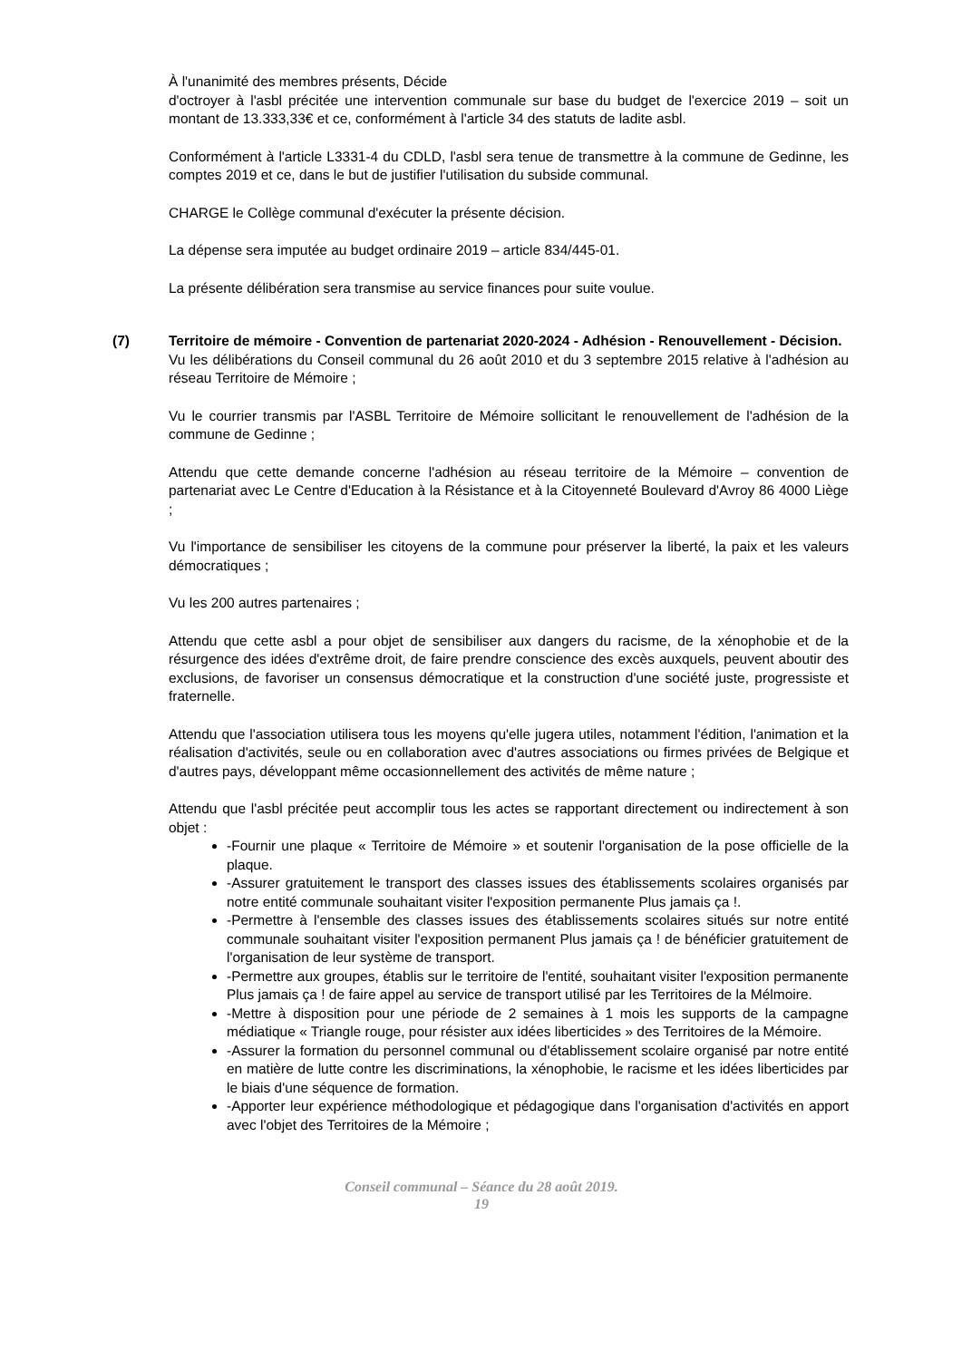À l'unanimité des membres présents, Décide
d'octroyer à l'asbl précitée une intervention communale sur base du budget de l'exercice 2019 – soit un montant de 13.333,33€ et ce, conformément à l'article 34 des statuts de ladite asbl.
Conformément à l'article L3331-4 du CDLD, l'asbl sera tenue de transmettre à la commune de Gedinne, les comptes 2019 et ce, dans le but de justifier l'utilisation du subside communal.
CHARGE le Collège communal d'exécuter la présente décision.
La dépense sera imputée au budget ordinaire 2019 – article 834/445-01.
La présente délibération sera transmise au service finances pour suite voulue.
(7) Territoire de mémoire - Convention de partenariat 2020-2024 - Adhésion - Renouvellement - Décision.
Vu les délibérations du Conseil communal du 26 août 2010 et du 3 septembre 2015 relative à l'adhésion au réseau Territoire de Mémoire ;
Vu le courrier transmis par l'ASBL Territoire de Mémoire sollicitant le renouvellement de l'adhésion de la commune de Gedinne ;
Attendu que cette demande concerne l'adhésion au réseau territoire de la Mémoire – convention de partenariat avec Le Centre d'Education à la Résistance et à la Citoyenneté Boulevard d'Avroy 86 4000 Liège ;
Vu l'importance de sensibiliser les citoyens de la commune pour préserver la liberté, la paix et les valeurs démocratiques ;
Vu les 200 autres partenaires ;
Attendu que cette asbl a pour objet de sensibiliser aux dangers du racisme, de la xénophobie et de la résurgence des idées d'extrême droit, de faire prendre conscience des excès auxquels, peuvent aboutir des exclusions, de favoriser un consensus démocratique et la construction d'une société juste, progressiste et fraternelle.
Attendu que l'association utilisera tous les moyens qu'elle jugera utiles, notamment l'édition, l'animation et la réalisation d'activités, seule ou en collaboration avec d'autres associations ou firmes privées de Belgique et d'autres pays, développant même occasionnellement des activités de même nature ;
Attendu que l'asbl précitée peut accomplir tous les actes se rapportant directement ou indirectement à son objet :
-Fournir une plaque « Territoire de Mémoire » et soutenir l'organisation de la pose officielle de la plaque.
-Assurer gratuitement le transport des classes issues des établissements scolaires organisés par notre entité communale souhaitant visiter l'exposition permanente Plus jamais ça !.
-Permettre à l'ensemble des classes issues des établissements scolaires situés sur notre entité communale souhaitant visiter l'exposition permanent Plus jamais ça ! de bénéficier gratuitement de l'organisation de leur système de transport.
-Permettre aux groupes, établis sur le territoire de l'entité, souhaitant visiter l'exposition permanente Plus jamais ça ! de faire appel au service de transport utilisé par les Territoires de la Mélmoire.
-Mettre à disposition pour une période de 2 semaines à 1 mois les supports de la campagne médiatique « Triangle rouge, pour résister aux idées liberticides » des Territoires de la Mémoire.
-Assurer la formation du personnel communal ou d'établissement scolaire organisé par notre entité en matière de lutte contre les discriminations, la xénophobie, le racisme et les idées liberticides par le biais d'une séquence de formation.
-Apporter leur expérience méthodologique et pédagogique dans l'organisation d'activités en apport avec l'objet des Territoires de la Mémoire ;
Conseil communal – Séance du 28 août 2019.
19